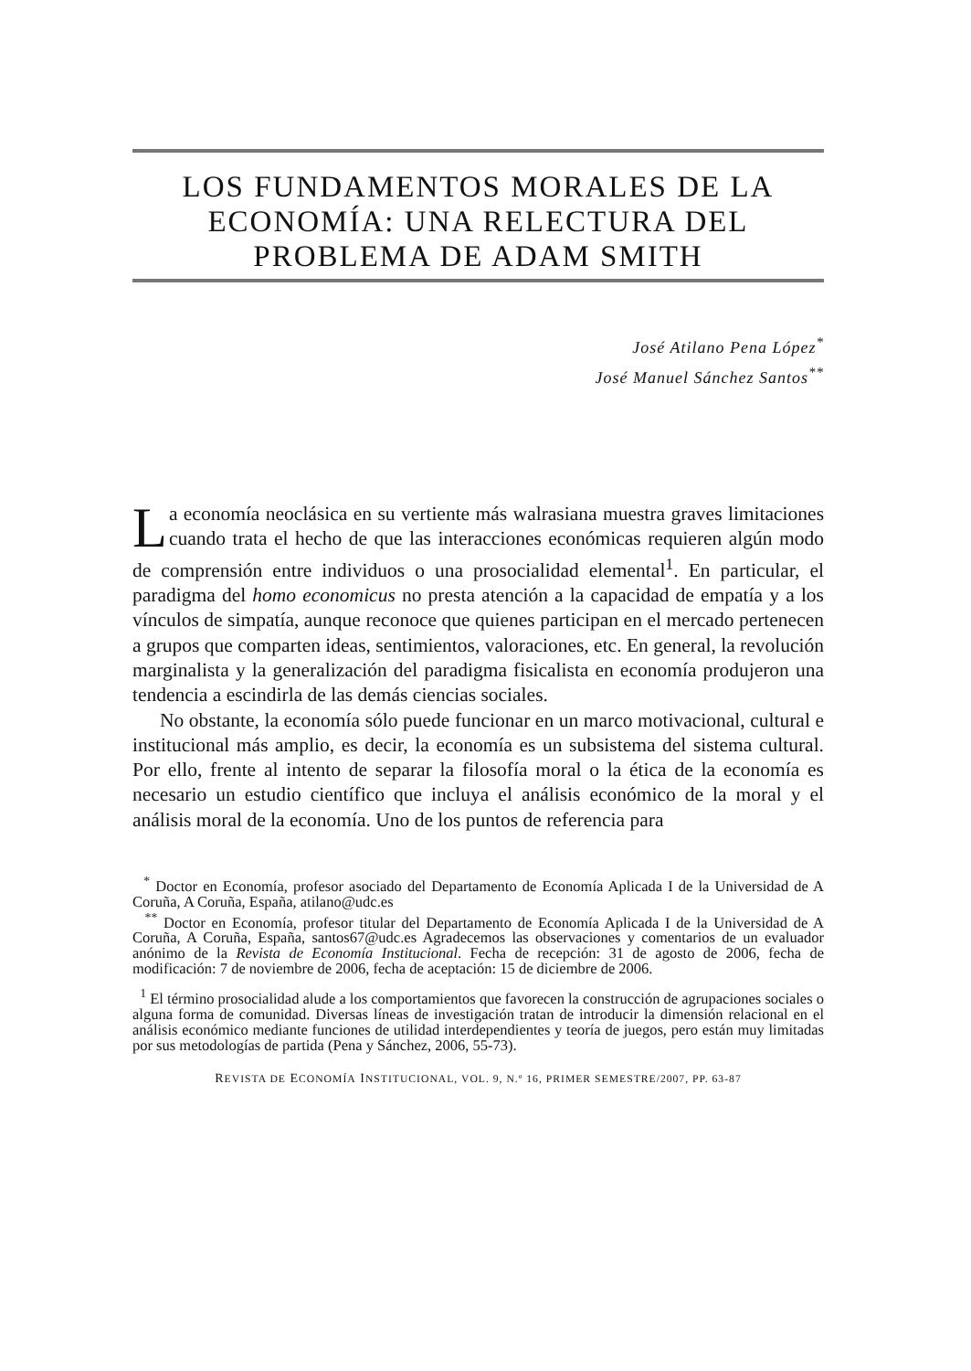LOS FUNDAMENTOS MORALES DE LA ECONOMÍA: UNA RELECTURA DEL PROBLEMA DE ADAM SMITH
José Atilano Pena López<sup>*</sup>
José Manuel Sánchez Santos<sup>**</sup>
La economía neoclásica en su vertiente más walrasiana muestra graves limitaciones cuando trata el hecho de que las interacciones económicas requieren algún modo de comprensión entre individuos o una prosocialidad elemental<sup>1</sup>. En particular, el paradigma del homo economicus no presta atención a la capacidad de empatía y a los vínculos de simpatía, aunque reconoce que quienes participan en el mercado pertenecen a grupos que comparten ideas, sentimientos, valoraciones, etc. En general, la revolución marginalista y la generalización del paradigma fisicalista en economía produjeron una tendencia a escindirla de las demás ciencias sociales.
No obstante, la economía sólo puede funcionar en un marco motivacional, cultural e institucional más amplio, es decir, la economía es un subsistema del sistema cultural. Por ello, frente al intento de separar la filosofía moral o la ética de la economía es necesario un estudio científico que incluya el análisis económico de la moral y el análisis moral de la economía. Uno de los puntos de referencia para
<sup>*</sup> Doctor en Economía, profesor asociado del Departamento de Economía Aplicada I de la Universidad de A Coruña, A Coruña, España, atilano@udc.es
<sup>**</sup> Doctor en Economía, profesor titular del Departamento de Economía Aplicada I de la Universidad de A Coruña, A Coruña, España, santos67@udc.es Agradecemos las observaciones y comentarios de un evaluador anónimo de la Revista de Economía Institucional. Fecha de recepción: 31 de agosto de 2006, fecha de modificación: 7 de noviembre de 2006, fecha de aceptación: 15 de diciembre de 2006.
<sup>1</sup> El término prosocialidad alude a los comportamientos que favorecen la construcción de agrupaciones sociales o alguna forma de comunidad. Diversas líneas de investigación tratan de introducir la dimensión relacional en el análisis económico mediante funciones de utilidad interdependientes y teoría de juegos, pero están muy limitadas por sus metodologías de partida (Pena y Sánchez, 2006, 55-73).
REVISTA DE ECONOMÍA INSTITUCIONAL, VOL. 9, N.º 16, PRIMER SEMESTRE/2007, PP. 63-87